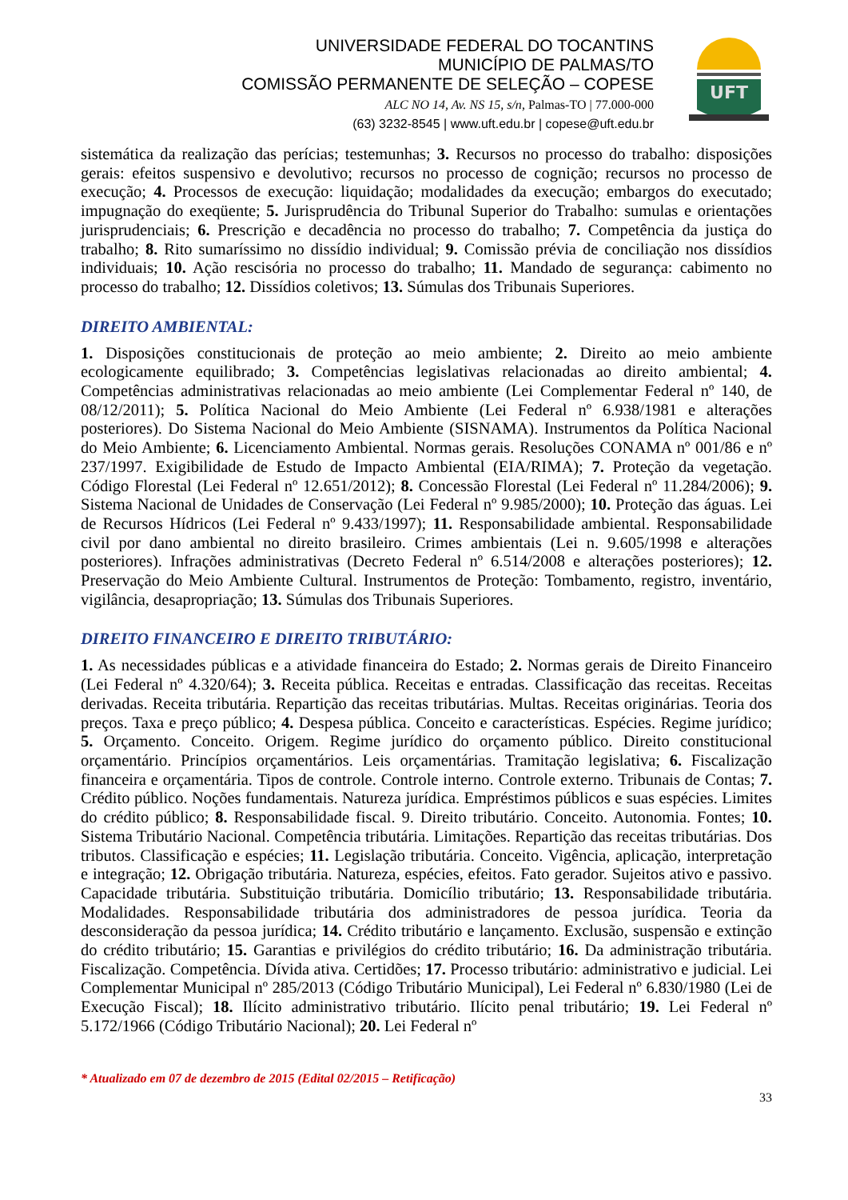UNIVERSIDADE FEDERAL DO TOCANTINS
MUNICÍPIO DE PALMAS/TO
COMISSÃO PERMANENTE DE SELEÇÃO – COPESE
ALC NO 14, Av. NS 15, s/n, Palmas-TO | 77.000-000
(63) 3232-8545 | www.uft.edu.br | copese@uft.edu.br
UFT
sistemática da realização das perícias; testemunhas; 3. Recursos no processo do trabalho: disposições gerais: efeitos suspensivo e devolutivo; recursos no processo de cognição; recursos no processo de execução; 4. Processos de execução: liquidação; modalidades da execução; embargos do executado; impugnação do exeqüente; 5. Jurisprudência do Tribunal Superior do Trabalho: sumulas e orientações jurisprudenciais; 6. Prescrição e decadência no processo do trabalho; 7. Competência da justiça do trabalho; 8. Rito sumaríssimo no dissídio individual; 9. Comissão prévia de conciliação nos dissídios individuais; 10. Ação rescisória no processo do trabalho; 11. Mandado de segurança: cabimento no processo do trabalho; 12. Dissídios coletivos; 13. Súmulas dos Tribunais Superiores.
DIREITO AMBIENTAL:
1. Disposições constitucionais de proteção ao meio ambiente; 2. Direito ao meio ambiente ecologicamente equilibrado; 3. Competências legislativas relacionadas ao direito ambiental; 4. Competências administrativas relacionadas ao meio ambiente (Lei Complementar Federal nº 140, de 08/12/2011); 5. Política Nacional do Meio Ambiente (Lei Federal nº 6.938/1981 e alterações posteriores). Do Sistema Nacional do Meio Ambiente (SISNAMA). Instrumentos da Política Nacional do Meio Ambiente; 6. Licenciamento Ambiental. Normas gerais. Resoluções CONAMA nº 001/86 e nº 237/1997. Exigibilidade de Estudo de Impacto Ambiental (EIA/RIMA); 7. Proteção da vegetação. Código Florestal (Lei Federal nº 12.651/2012); 8. Concessão Florestal (Lei Federal nº 11.284/2006); 9. Sistema Nacional de Unidades de Conservação (Lei Federal nº 9.985/2000); 10. Proteção das águas. Lei de Recursos Hídricos (Lei Federal nº 9.433/1997); 11. Responsabilidade ambiental. Responsabilidade civil por dano ambiental no direito brasileiro. Crimes ambientais (Lei n. 9.605/1998 e alterações posteriores). Infrações administrativas (Decreto Federal nº 6.514/2008 e alterações posteriores); 12. Preservação do Meio Ambiente Cultural. Instrumentos de Proteção: Tombamento, registro, inventário, vigilância, desapropriação; 13. Súmulas dos Tribunais Superiores.
DIREITO FINANCEIRO E DIREITO TRIBUTÁRIO:
1. As necessidades públicas e a atividade financeira do Estado; 2. Normas gerais de Direito Financeiro (Lei Federal nº 4.320/64); 3. Receita pública. Receitas e entradas. Classificação das receitas. Receitas derivadas. Receita tributária. Repartição das receitas tributárias. Multas. Receitas originárias. Teoria dos preços. Taxa e preço público; 4. Despesa pública. Conceito e características. Espécies. Regime jurídico; 5. Orçamento. Conceito. Origem. Regime jurídico do orçamento público. Direito constitucional orçamentário. Princípios orçamentários. Leis orçamentárias. Tramitação legislativa; 6. Fiscalização financeira e orçamentária. Tipos de controle. Controle interno. Controle externo. Tribunais de Contas; 7. Crédito público. Noções fundamentais. Natureza jurídica. Empréstimos públicos e suas espécies. Limites do crédito público; 8. Responsabilidade fiscal. 9. Direito tributário. Conceito. Autonomia. Fontes; 10. Sistema Tributário Nacional. Competência tributária. Limitações. Repartição das receitas tributárias. Dos tributos. Classificação e espécies; 11. Legislação tributária. Conceito. Vigência, aplicação, interpretação e integração; 12. Obrigação tributária. Natureza, espécies, efeitos. Fato gerador. Sujeitos ativo e passivo. Capacidade tributária. Substituição tributária. Domicílio tributário; 13. Responsabilidade tributária. Modalidades. Responsabilidade tributária dos administradores de pessoa jurídica. Teoria da desconsideração da pessoa jurídica; 14. Crédito tributário e lançamento. Exclusão, suspensão e extinção do crédito tributário; 15. Garantias e privilégios do crédito tributário; 16. Da administração tributária. Fiscalização. Competência. Dívida ativa. Certidões; 17. Processo tributário: administrativo e judicial. Lei Complementar Municipal nº 285/2013 (Código Tributário Municipal), Lei Federal nº 6.830/1980 (Lei de Execução Fiscal); 18. Ilícito administrativo tributário. Ilícito penal tributário; 19. Lei Federal nº 5.172/1966 (Código Tributário Nacional); 20. Lei Federal nº
* Atualizado em 07 de dezembro de 2015 (Edital 02/2015 – Retificação)
33